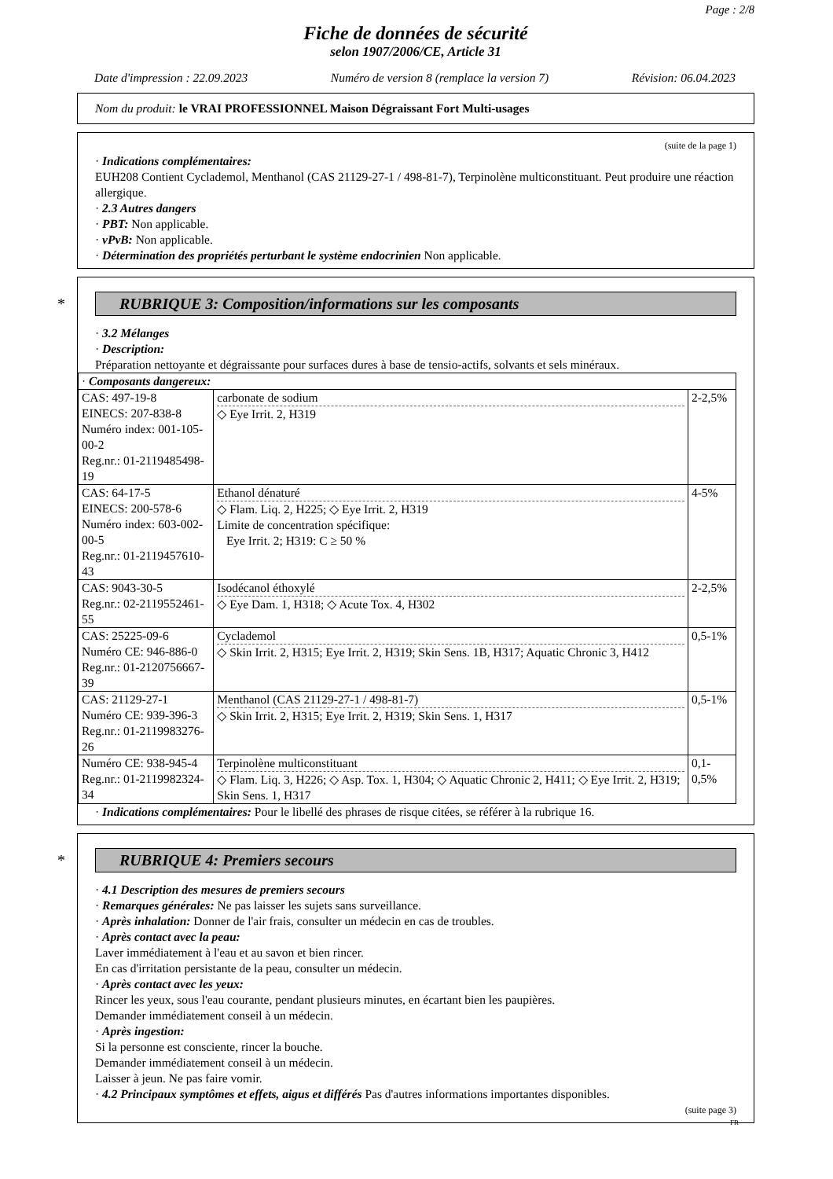Page : 2/8
Fiche de données de sécurité
selon 1907/2006/CE, Article 31
Date d'impression : 22.09.2023 Numéro de version 8 (remplace la version 7) Révision: 06.04.2023
Nom du produit: le VRAI PROFESSIONNEL Maison Dégraissant Fort Multi-usages
(suite de la page 1)
· Indications complémentaires:
EUH208 Contient Cyclademol, Menthanol (CAS 21129-27-1 / 498-81-7), Terpinolène multiconstituant. Peut produire une réaction allergique.
· 2.3 Autres dangers
· PBT: Non applicable.
· vPvB: Non applicable.
· Détermination des propriétés perturbant le système endocrinien Non applicable.
* RUBRIQUE 3: Composition/informations sur les composants
· 3.2 Mélanges
· Description:
Préparation nettoyante et dégraissante pour surfaces dures à base de tensio-actifs, solvants et sels minéraux.
| · Composants dangereux: | | |
| CAS: 497-19-8 EINECS: 207-838-8 Numéro index: 001-105-00-2 Reg.nr.: 01-2119485498-19 | carbonate de sodium ◇ Eye Irrit. 2, H319 | 2-2,5% |
| CAS: 64-17-5 EINECS: 200-578-6 Numéro index: 603-002-00-5 Reg.nr.: 01-2119457610-43 | Ethanol dénaturé ◇ Flam. Liq. 2, H225; ◇ Eye Irrit. 2, H319 Limite de concentration spécifique: Eye Irrit. 2; H319: C ≥ 50 % | 4-5% |
| CAS: 9043-30-5 Reg.nr.: 02-2119552461-55 | Isodécanol éthoxylé ◇ Eye Dam. 1, H318; ◇ Acute Tox. 4, H302 | 2-2,5% |
| CAS: 25225-09-6 Numéro CE: 946-886-0 Reg.nr.: 01-2120756667-39 | Cyclademol ◇ Skin Irrit. 2, H315; Eye Irrit. 2, H319; Skin Sens. 1B, H317; Aquatic Chronic 3, H412 | 0,5-1% |
| CAS: 21129-27-1 Numéro CE: 939-396-3 Reg.nr.: 01-2119983276-26 | Menthanol (CAS 21129-27-1 / 498-81-7) ◇ Skin Irrit. 2, H315; Eye Irrit. 2, H319; Skin Sens. 1, H317 | 0,5-1% |
| Numéro CE: 938-945-4 Reg.nr.: 01-2119982324-34 | Terpinolène multiconstituant ◇ Flam. Liq. 3, H226; ◇ Asp. Tox. 1, H304; ◇ Aquatic Chronic 2, H411; ◇ Eye Irrit. 2, H319; Skin Sens. 1, H317 | 0,1-0,5% |
· Indications complémentaires: Pour le libellé des phrases de risque citées, se référer à la rubrique 16.
* RUBRIQUE 4: Premiers secours
· 4.1 Description des mesures de premiers secours
· Remarques générales: Ne pas laisser les sujets sans surveillance.
· Après inhalation: Donner de l'air frais, consulter un médecin en cas de troubles.
· Après contact avec la peau:
Laver immédiatement à l'eau et au savon et bien rincer.
En cas d'irritation persistante de la peau, consulter un médecin.
· Après contact avec les yeux:
Rincer les yeux, sous l'eau courante, pendant plusieurs minutes, en écartant bien les paupières.
Demander immédiatement conseil à un médecin.
· Après ingestion:
Si la personne est consciente, rincer la bouche.
Demander immédiatement conseil à un médecin.
Laisser à jeun. Ne pas faire vomir.
· 4.2 Principaux symptômes et effets, aigus et différés Pas d'autres informations importantes disponibles.
(suite page 3)
FR